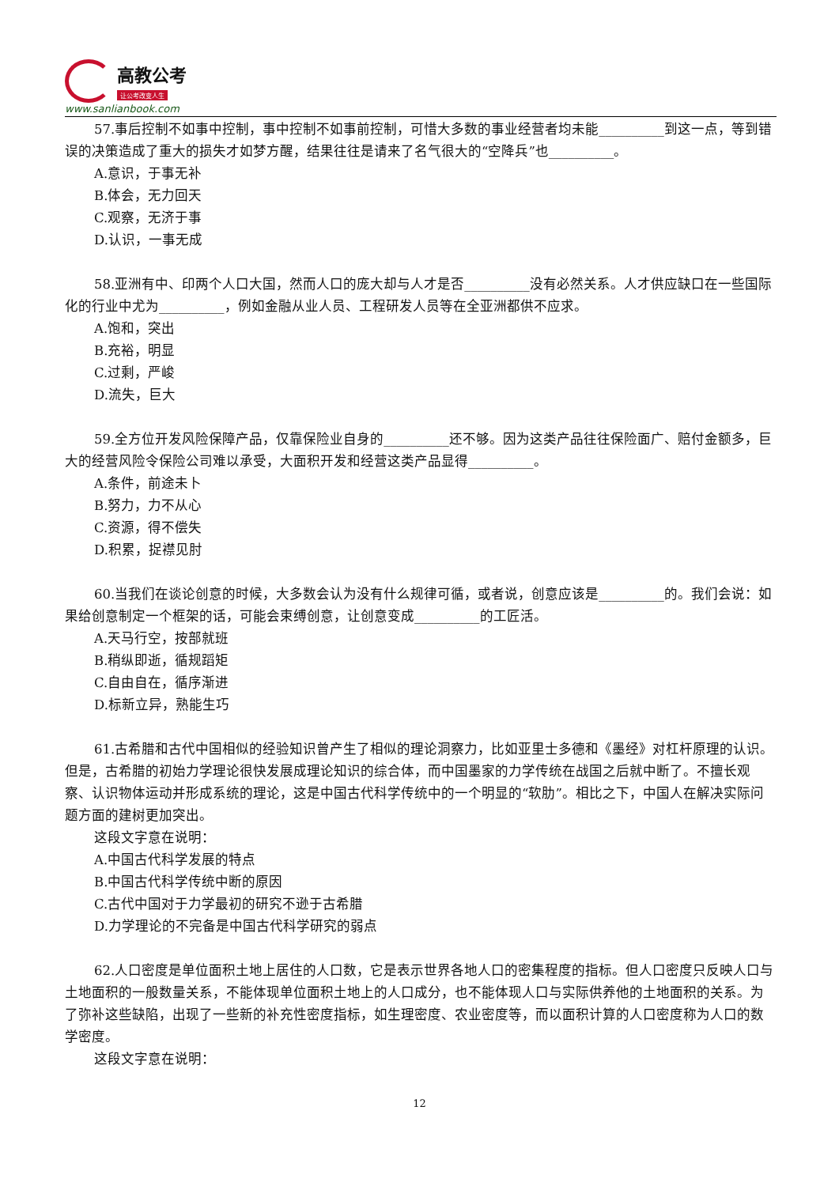高教公考
让公考改变人生
www.sanlianbook.com
57.事后控制不如事中控制，事中控制不如事前控制，可惜大多数的事业经营者均未能__________到这一点，等到错误的决策造成了重大的损失才如梦方醒，结果往往是请来了名气很大的“空降兵”也__________。
A.意识，于事无补
B.体会，无力回天
C.观察，无济于事
D.认识，一事无成
58.亚洲有中、印两个人口大国，然而人口的庞大却与人才是否__________没有必然关系。人才供应缺口在一些国际化的行业中尤为__________，例如金融从业人员、工程研发人员等在全亚洲都供不应求。
A.饱和，突出
B.充裕，明显
C.过剩，严峻
D.流失，巨大
59.全方位开发风险保障产品，仅靠保险业自身的__________还不够。因为这类产品往往保险面广、赔付金额多，巨大的经营风险令保险公司难以承受，大面积开发和经营这类产品显得__________。
A.条件，前途未卜
B.努力，力不从心
C.资源，得不偿失
D.积累，捉襟见肘
60.当我们在谈论创意的时候，大多数会认为没有什么规律可循，或者说，创意应该是__________的。我们会说：如果给创意制定一个框架的话，可能会束缚创意，让创意变成__________的工匠活。
A.天马行空，按部就班
B.稍纵即逝，循规蹈矩
C.自由自在，循序渐进
D.标新立异，熟能生巧
61.古希腊和古代中国相似的经验知识曾产生了相似的理论洞察力，比如亚里士多德和《墨经》对杠杆原理的认识。但是，古希腊的初始力学理论很快发展成理论知识的综合体，而中国墨家的力学传统在战国之后就中断了。不擅长观察、认识物体运动并形成系统的理论，这是中国古代科学传统中的一个明显的“软肋”。相比之下，中国人在解决实际问题方面的建树更加突出。
这段文字意在说明：
A.中国古代科学发展的特点
B.中国古代科学传统中断的原因
C.古代中国对于力学最初的研究不逊于古希腊
D.力学理论的不完备是中国古代科学研究的弱点
62.人口密度是单位面积土地上居住的人口数，它是表示世界各地人口的密集程度的指标。但人口密度只反映人口与土地面积的一般数量关系，不能体现单位面积土地上的人口成分，也不能体现人口与实际供养他的土地面积的关系。为了弥补这些缺陷，出现了一些新的补充性密度指标，如生理密度、农业密度等，而以面积计算的人口密度称为人口的数学密度。
这段文字意在说明：
12